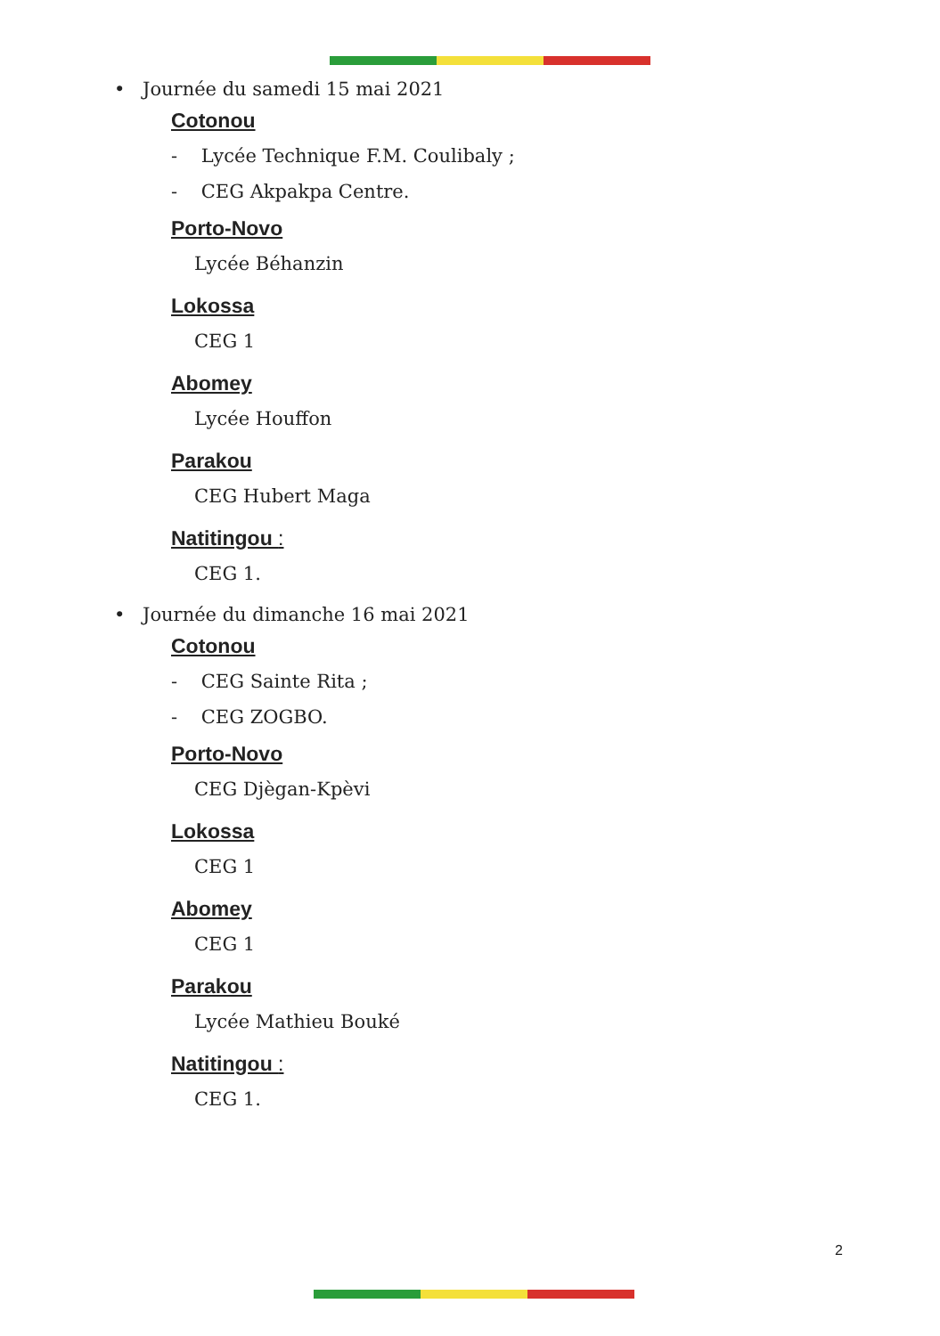• Journée du samedi 15 mai 2021
Cotonou
- Lycée Technique F.M. Coulibaly ;
- CEG Akpakpa Centre.
Porto-Novo
Lycée Béhanzin
Lokossa
CEG 1
Abomey
Lycée Houffon
Parakou
CEG Hubert Maga
Natitingou :
CEG 1.
• Journée du dimanche 16 mai 2021
Cotonou
- CEG Sainte Rita ;
- CEG ZOGBO.
Porto-Novo
CEG Djègan-Kpèvi
Lokossa
CEG 1
Abomey
CEG 1
Parakou
Lycée Mathieu Bouké
Natitingou :
CEG 1.
2